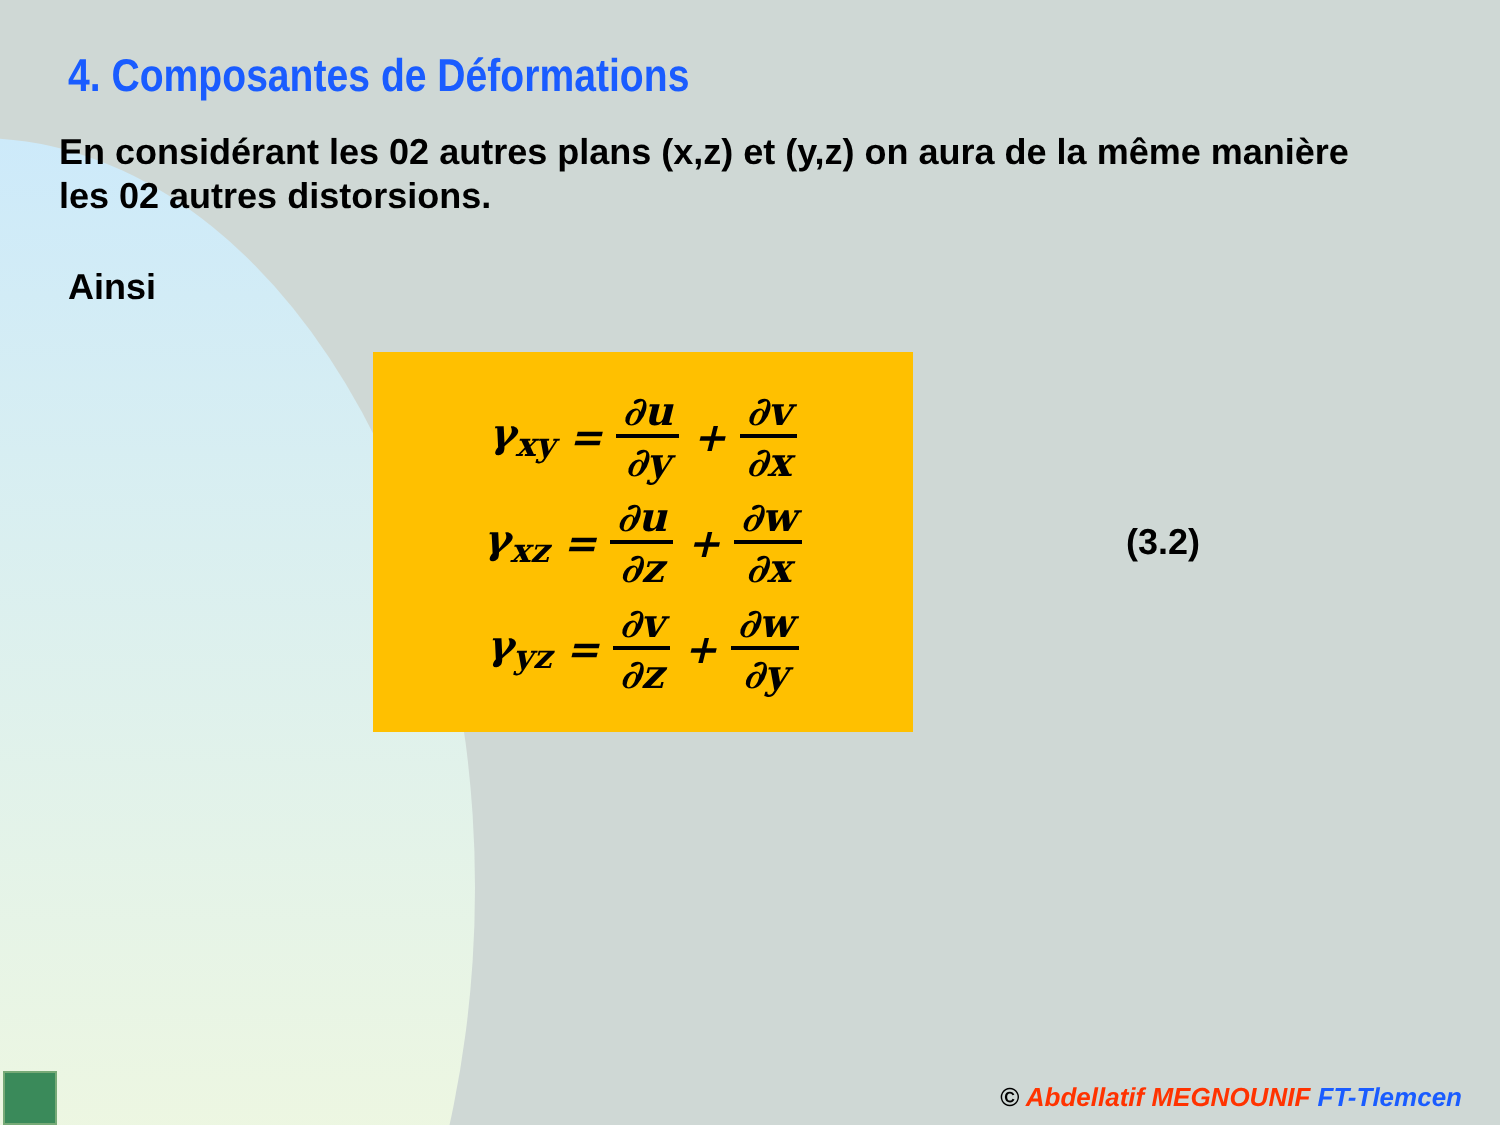4. Composantes de Déformations
En considérant les 02 autres plans (x,z) et (y,z) on aura de la même manière les 02 autres distorsions.
Ainsi
γ<sub>xy</sub> = ∂u ∂y + ∂v ∂x
γ<sub>xz</sub> = ∂u ∂z + ∂w ∂x
γ<sub>yz</sub> = ∂v ∂z + ∂w ∂y
(3.2)
© Abdellatif MEGNOUNIF FT-Tlemcen